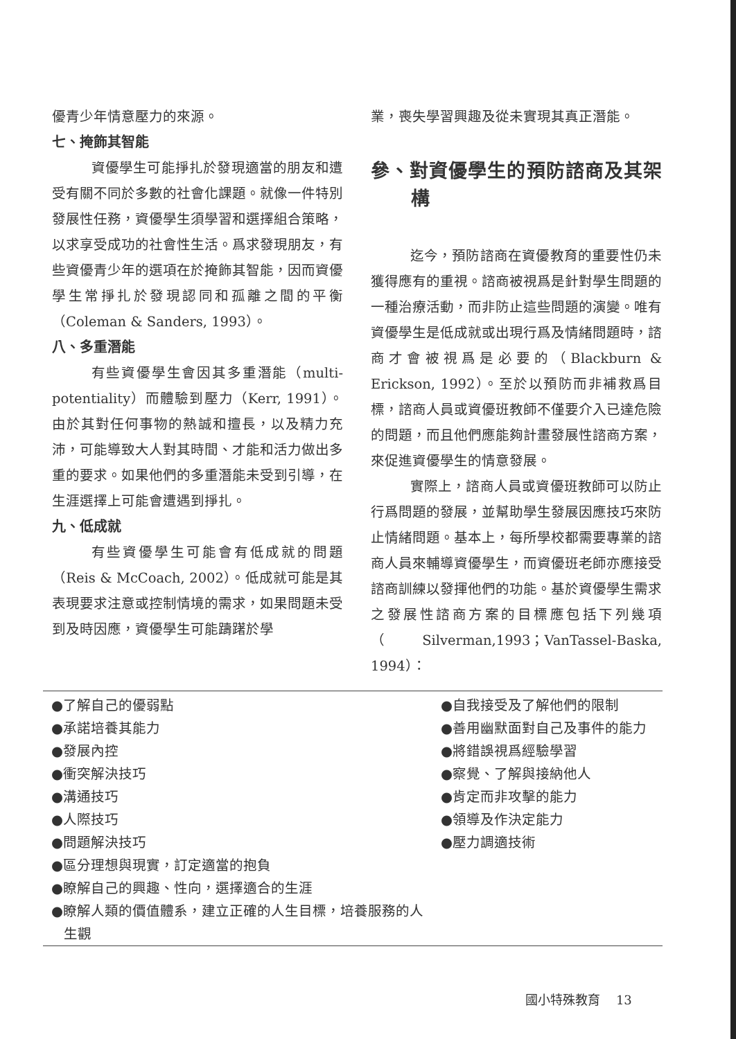優青少年情意壓力的來源。
七、掩飾其智能
資優學生可能掙扎於發現適當的朋友和遭受有關不同於多數的社會化課題。就像一件特別發展性任務，資優學生須學習和選擇組合策略，以求享受成功的社會性生活。爲求發現朋友，有些資優青少年的選項在於掩飾其智能，因而資優學生常掙扎於發現認同和孤離之間的平衡（Coleman & Sanders, 1993）。
八、多重潛能
有些資優學生會因其多重潛能（multi-potentiality）而體驗到壓力（Kerr, 1991）。由於其對任何事物的熱誠和擅長，以及精力充沛，可能導致大人對其時間、才能和活力做出多重的要求。如果他們的多重潛能未受到引導，在生涯選擇上可能會遭遇到掙扎。
九、低成就
有些資優學生可能會有低成就的問題（Reis & McCoach, 2002）。低成就可能是其表現要求注意或控制情境的需求，如果問題未受到及時因應，資優學生可能躊躇於學
業，喪失學習興趣及從未實現其真正潛能。
參、對資優學生的預防諮商及其架構
迄今，預防諮商在資優教育的重要性仍未獲得應有的重視。諮商被視爲是針對學生問題的一種治療活動，而非防止這些問題的演變。唯有資優學生是低成就或出現行爲及情緒問題時，諮商才會被視爲是必要的（Blackburn & Erickson, 1992）。至於以預防而非補救爲目標，諮商人員或資優班教師不僅要介入已達危險的問題，而且他們應能夠計畫發展性諮商方案，來促進資優學生的情意發展。
實際上，諮商人員或資優班教師可以防止行爲問題的發展，並幫助學生發展因應技巧來防止情緒問題。基本上，每所學校都需要專業的諮商人員來輔導資優學生，而資優班老師亦應接受諮商訓練以發揮他們的功能。基於資優學生需求之發展性諮商方案的目標應包括下列幾項（Silverman,1993；VanTassel-Baska, 1994）：
●了解自己的優弱點
●承諾培養其能力
●發展內控
●衝突解決技巧
●溝通技巧
●人際技巧
●問題解決技巧
●區分理想與現實，訂定適當的抱負
●瞭解自己的興趣、性向，選擇適合的生涯
●瞭解人類的價值體系，建立正確的人生目標，培養服務的人生觀
●自我接受及了解他們的限制
●善用幽默面對自己及事件的能力
●將錯誤視爲經驗學習
●察覺、了解與接納他人
●肯定而非攻擊的能力
●領導及作決定能力
●壓力調適技術
國小特殊教育 13